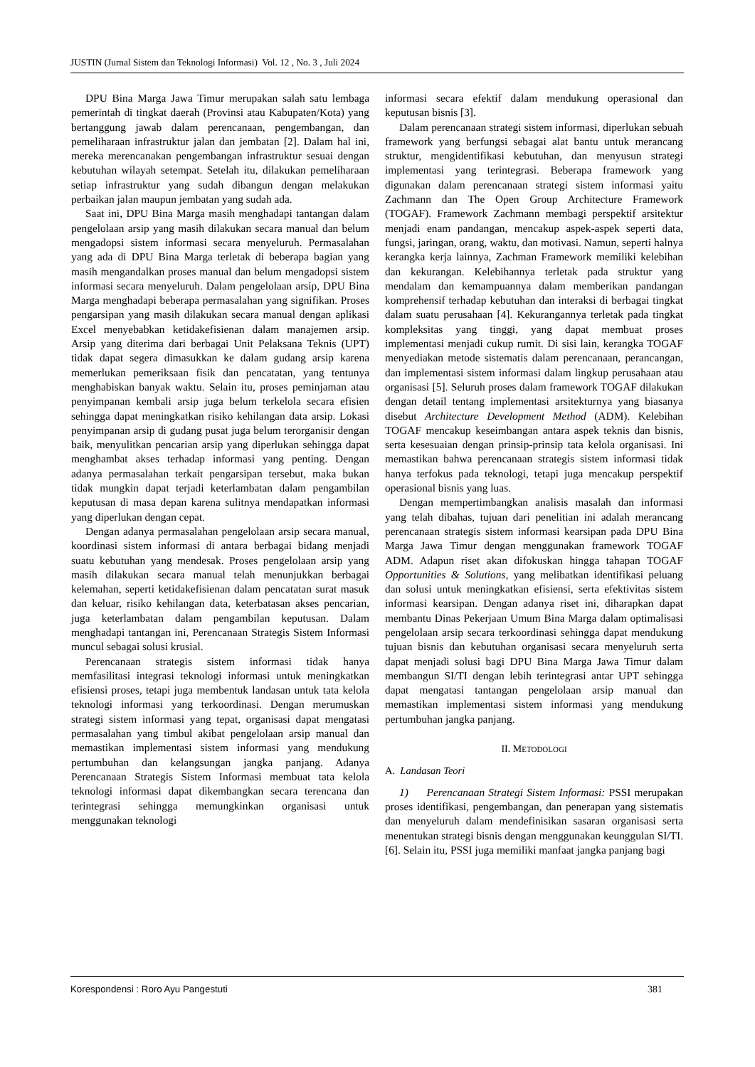JUSTIN (Jurnal Sistem dan Teknologi Informasi) Vol. 12 , No. 3 , Juli 2024
DPU Bina Marga Jawa Timur merupakan salah satu lembaga pemerintah di tingkat daerah (Provinsi atau Kabupaten/Kota) yang bertanggung jawab dalam perencanaan, pengembangan, dan pemeliharaan infrastruktur jalan dan jembatan [2]. Dalam hal ini, mereka merencanakan pengembangan infrastruktur sesuai dengan kebutuhan wilayah setempat. Setelah itu, dilakukan pemeliharaan setiap infrastruktur yang sudah dibangun dengan melakukan perbaikan jalan maupun jembatan yang sudah ada.
Saat ini, DPU Bina Marga masih menghadapi tantangan dalam pengelolaan arsip yang masih dilakukan secara manual dan belum mengadopsi sistem informasi secara menyeluruh. Permasalahan yang ada di DPU Bina Marga terletak di beberapa bagian yang masih mengandalkan proses manual dan belum mengadopsi sistem informasi secara menyeluruh. Dalam pengelolaan arsip, DPU Bina Marga menghadapi beberapa permasalahan yang signifikan. Proses pengarsipan yang masih dilakukan secara manual dengan aplikasi Excel menyebabkan ketidakefisienan dalam manajemen arsip. Arsip yang diterima dari berbagai Unit Pelaksana Teknis (UPT) tidak dapat segera dimasukkan ke dalam gudang arsip karena memerlukan pemeriksaan fisik dan pencatatan, yang tentunya menghabiskan banyak waktu. Selain itu, proses peminjaman atau penyimpanan kembali arsip juga belum terkelola secara efisien sehingga dapat meningkatkan risiko kehilangan data arsip. Lokasi penyimpanan arsip di gudang pusat juga belum terorganisir dengan baik, menyulitkan pencarian arsip yang diperlukan sehingga dapat menghambat akses terhadap informasi yang penting. Dengan adanya permasalahan terkait pengarsipan tersebut, maka bukan tidak mungkin dapat terjadi keterlambatan dalam pengambilan keputusan di masa depan karena sulitnya mendapatkan informasi yang diperlukan dengan cepat.
Dengan adanya permasalahan pengelolaan arsip secara manual, koordinasi sistem informasi di antara berbagai bidang menjadi suatu kebutuhan yang mendesak. Proses pengelolaan arsip yang masih dilakukan secara manual telah menunjukkan berbagai kelemahan, seperti ketidakefisienan dalam pencatatan surat masuk dan keluar, risiko kehilangan data, keterbatasan akses pencarian, juga keterlambatan dalam pengambilan keputusan. Dalam menghadapi tantangan ini, Perencanaan Strategis Sistem Informasi muncul sebagai solusi krusial.
Perencanaan strategis sistem informasi tidak hanya memfasilitasi integrasi teknologi informasi untuk meningkatkan efisiensi proses, tetapi juga membentuk landasan untuk tata kelola teknologi informasi yang terkoordinasi. Dengan merumuskan strategi sistem informasi yang tepat, organisasi dapat mengatasi permasalahan yang timbul akibat pengelolaan arsip manual dan memastikan implementasi sistem informasi yang mendukung pertumbuhan dan kelangsungan jangka panjang. Adanya Perencanaan Strategis Sistem Informasi membuat tata kelola teknologi informasi dapat dikembangkan secara terencana dan terintegrasi sehingga memungkinkan organisasi untuk menggunakan teknologi
informasi secara efektif dalam mendukung operasional dan keputusan bisnis [3].
Dalam perencanaan strategi sistem informasi, diperlukan sebuah framework yang berfungsi sebagai alat bantu untuk merancang struktur, mengidentifikasi kebutuhan, dan menyusun strategi implementasi yang terintegrasi. Beberapa framework yang digunakan dalam perencanaan strategi sistem informasi yaitu Zachmann dan The Open Group Architecture Framework (TOGAF). Framework Zachmann membagi perspektif arsitektur menjadi enam pandangan, mencakup aspek-aspek seperti data, fungsi, jaringan, orang, waktu, dan motivasi. Namun, seperti halnya kerangka kerja lainnya, Zachman Framework memiliki kelebihan dan kekurangan. Kelebihannya terletak pada struktur yang mendalam dan kemampuannya dalam memberikan pandangan komprehensif terhadap kebutuhan dan interaksi di berbagai tingkat dalam suatu perusahaan [4]. Kekurangannya terletak pada tingkat kompleksitas yang tinggi, yang dapat membuat proses implementasi menjadi cukup rumit. Di sisi lain, kerangka TOGAF menyediakan metode sistematis dalam perencanaan, perancangan, dan implementasi sistem informasi dalam lingkup perusahaan atau organisasi [5]. Seluruh proses dalam framework TOGAF dilakukan dengan detail tentang implementasi arsitekturnya yang biasanya disebut Architecture Development Method (ADM). Kelebihan TOGAF mencakup keseimbangan antara aspek teknis dan bisnis, serta kesesuaian dengan prinsip-prinsip tata kelola organisasi. Ini memastikan bahwa perencanaan strategis sistem informasi tidak hanya terfokus pada teknologi, tetapi juga mencakup perspektif operasional bisnis yang luas.
Dengan mempertimbangkan analisis masalah dan informasi yang telah dibahas, tujuan dari penelitian ini adalah merancang perencanaan strategis sistem informasi kearsipan pada DPU Bina Marga Jawa Timur dengan menggunakan framework TOGAF ADM. Adapun riset akan difokuskan hingga tahapan TOGAF Opportunities & Solutions, yang melibatkan identifikasi peluang dan solusi untuk meningkatkan efisiensi, serta efektivitas sistem informasi kearsipan. Dengan adanya riset ini, diharapkan dapat membantu Dinas Pekerjaan Umum Bina Marga dalam optimalisasi pengelolaan arsip secara terkoordinasi sehingga dapat mendukung tujuan bisnis dan kebutuhan organisasi secara menyeluruh serta dapat menjadi solusi bagi DPU Bina Marga Jawa Timur dalam membangun SI/TI dengan lebih terintegrasi antar UPT sehingga dapat mengatasi tantangan pengelolaan arsip manual dan memastikan implementasi sistem informasi yang mendukung pertumbuhan jangka panjang.
II. METODOLOGI
A. Landasan Teori
1) Perencanaan Strategi Sistem Informasi: PSSI merupakan proses identifikasi, pengembangan, dan penerapan yang sistematis dan menyeluruh dalam mendefinisikan sasaran organisasi serta menentukan strategi bisnis dengan menggunakan keunggulan SI/TI. [6]. Selain itu, PSSI juga memiliki manfaat jangka panjang bagi
Korespondensi : Roro Ayu Pangestuti 381